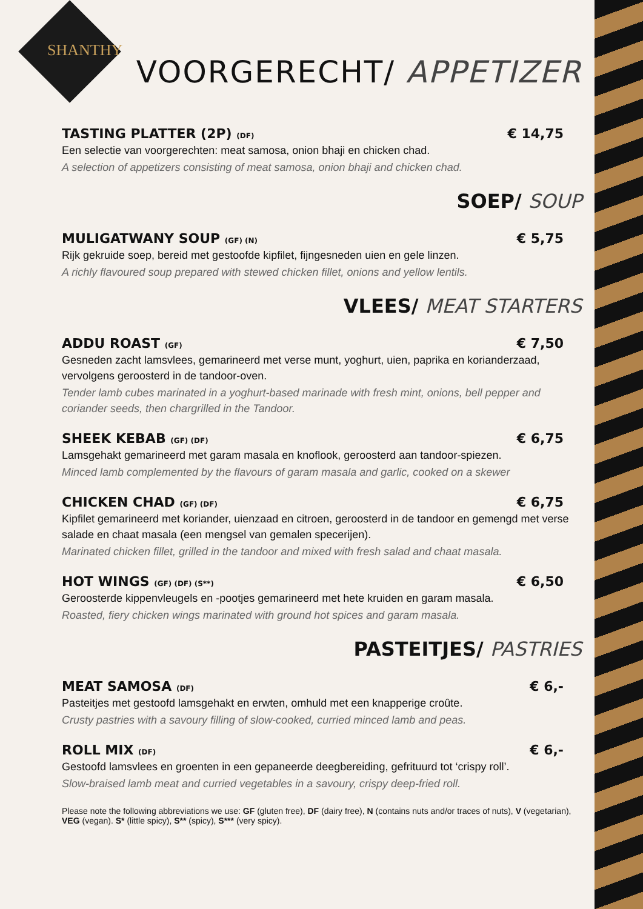SHANTHY
VOORGERECHT/ APPETIZER
TASTING PLATTER (2P) (DF) € 14,75
Een selectie van voorgerechten: meat samosa, onion bhaji en chicken chad.
A selection of appetizers consisting of meat samosa, onion bhaji and chicken chad.
SOEP/ SOUP
MULIGATWANY SOUP (GF) (N) € 5,75
Rijk gekruide soep, bereid met gestoofde kipfilet, fijngesneden uien en gele linzen.
A richly flavoured soup prepared with stewed chicken fillet, onions and yellow lentils.
VLEES/ MEAT STARTERS
ADDU ROAST (GF) € 7,50
Gesneden zacht lamsvlees, gemarineerd met verse munt, yoghurt, uien, paprika en korianderzaad, vervolgens geroosterd in de tandoor-oven.
Tender lamb cubes marinated in a yoghurt-based marinade with fresh mint, onions, bell pepper and coriander seeds, then chargrilled in the Tandoor.
SHEEK KEBAB (GF) (DF) € 6,75
Lamsgehakt gemarineerd met garam masala en knoflook, geroosterd aan tandoor-spiezen.
Minced lamb complemented by the flavours of garam masala and garlic, cooked on a skewer
CHICKEN CHAD (GF) (DF) € 6,75
Kipfilet gemarineerd met koriander, uienzaad en citroen, geroosterd in de tandoor en gemengd met verse salade en chaat masala (een mengsel van gemalen specerijen).
Marinated chicken fillet, grilled in the tandoor and mixed with fresh salad and chaat masala.
HOT WINGS (GF) (DF) (S**) € 6,50
Geroosterde kippenvleugels en -pootjes gemarineerd met hete kruiden en garam masala.
Roasted, fiery chicken wings marinated with ground hot spices and garam masala.
PASTEITJES/ PASTRIES
MEAT SAMOSA (DF) € 6,-
Pasteitjes met gestoofd lamsgehakt en erwten, omhuld met een knapperige croûte.
Crusty pastries with a savoury filling of slow-cooked, curried minced lamb and peas.
ROLL MIX (DF) € 6,-
Gestoofd lamsvlees en groenten in een gepaneerde deegbereiding, gefrituurd tot ‘crispy roll’.
Slow-braised lamb meat and curried vegetables in a savoury, crispy deep-fried roll.
Please note the following abbreviations we use: GF (gluten free), DF (dairy free), N (contains nuts and/or traces of nuts), V (vegetarian), VEG (vegan). S* (little spicy), S** (spicy), S*** (very spicy).